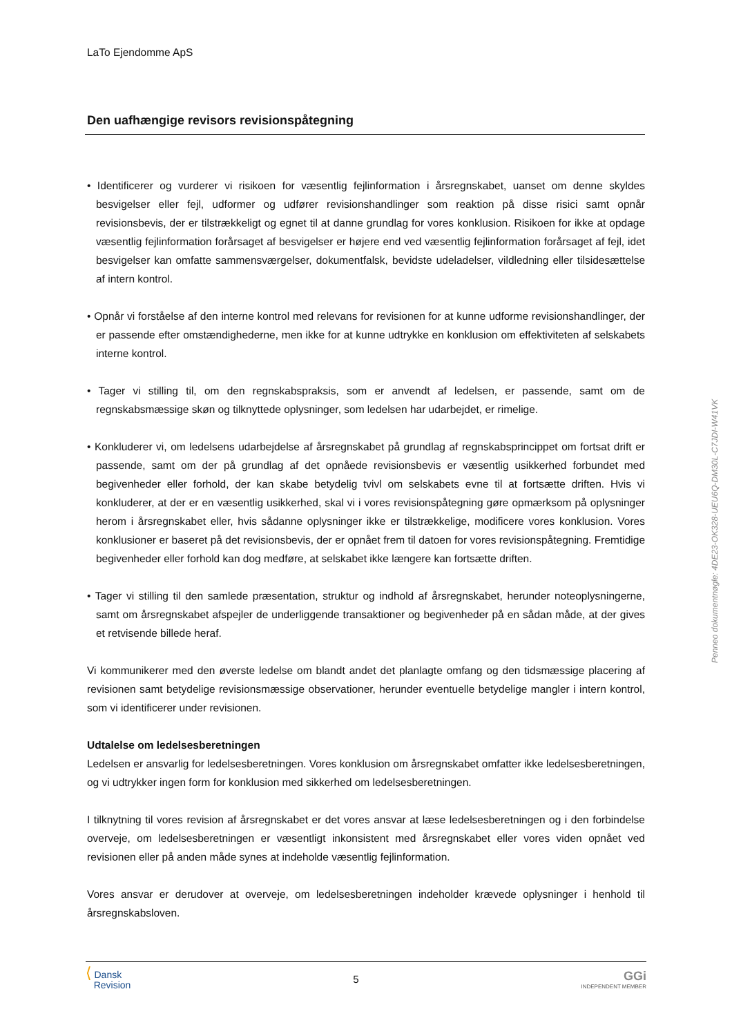LaTo Ejendomme ApS
Den uafhængige revisors revisionspåtegning
• Identificerer og vurderer vi risikoen for væsentlig fejlinformation i årsregnskabet, uanset om denne skyldes besvigelser eller fejl, udformer og udfører revisionshandlinger som reaktion på disse risici samt opnår revisionsbevis, der er tilstrækkeligt og egnet til at danne grundlag for vores konklusion. Risikoen for ikke at opdage væsentlig fejlinformation forårsaget af besvigelser er højere end ved væsentlig fejlinformation forårsaget af fejl, idet besvigelser kan omfatte sammensværgelser, dokumentfalsk, bevidste udeladelser, vildledning eller tilsidesættelse af intern kontrol.
• Opnår vi forståelse af den interne kontrol med relevans for revisionen for at kunne udforme revisionshandlinger, der er passende efter omstændighederne, men ikke for at kunne udtrykke en konklusion om effektiviteten af selskabets interne kontrol.
• Tager vi stilling til, om den regnskabspraksis, som er anvendt af ledelsen, er passende, samt om de regnskabsmæssige skøn og tilknyttede oplysninger, som ledelsen har udarbejdet, er rimelige.
• Konkluderer vi, om ledelsens udarbejdelse af årsregnskabet på grundlag af regnskabsprincippet om fortsat drift er passende, samt om der på grundlag af det opnåede revisionsbevis er væsentlig usikkerhed forbundet med begivenheder eller forhold, der kan skabe betydelig tvivl om selskabets evne til at fortsætte driften. Hvis vi konkluderer, at der er en væsentlig usikkerhed, skal vi i vores revisionspåtegning gøre opmærksom på oplysninger herom i årsregnskabet eller, hvis sådanne oplysninger ikke er tilstrækkelige, modificere vores konklusion. Vores konklusioner er baseret på det revisionsbevis, der er opnået frem til datoen for vores revisionspåtegning. Fremtidige begivenheder eller forhold kan dog medføre, at selskabet ikke længere kan fortsætte driften.
• Tager vi stilling til den samlede præsentation, struktur og indhold af årsregnskabet, herunder noteoplysningerne, samt om årsregnskabet afspejler de underliggende transaktioner og begivenheder på en sådan måde, at der gives et retvisende billede heraf.
Vi kommunikerer med den øverste ledelse om blandt andet det planlagte omfang og den tidsmæssige placering af revisionen samt betydelige revisionsmæssige observationer, herunder eventuelle betydelige mangler i intern kontrol, som vi identificerer under revisionen.
Udtalelse om ledelsesberetningen
Ledelsen er ansvarlig for ledelsesberetningen. Vores konklusion om årsregnskabet omfatter ikke ledelsesberetningen, og vi udtrykker ingen form for konklusion med sikkerhed om ledelsesberetningen.
I tilknytning til vores revision af årsregnskabet er det vores ansvar at læse ledelsesberetningen og i den forbindelse overveje, om ledelsesberetningen er væsentligt inkonsistent med årsregnskabet eller vores viden opnået ved revisionen eller på anden måde synes at indeholde væsentlig fejlinformation.
Vores ansvar er derudover at overveje, om ledelsesberetningen indeholder krævede oplysninger i henhold til årsregnskabsloven.
Penneo dokumentnøgle: 4DE23-OK328-UEU6Q-DM30L-C7JDI-W41VK
⟨ Dansk
Revision
5
GGi
INDEPENDENT MEMBER